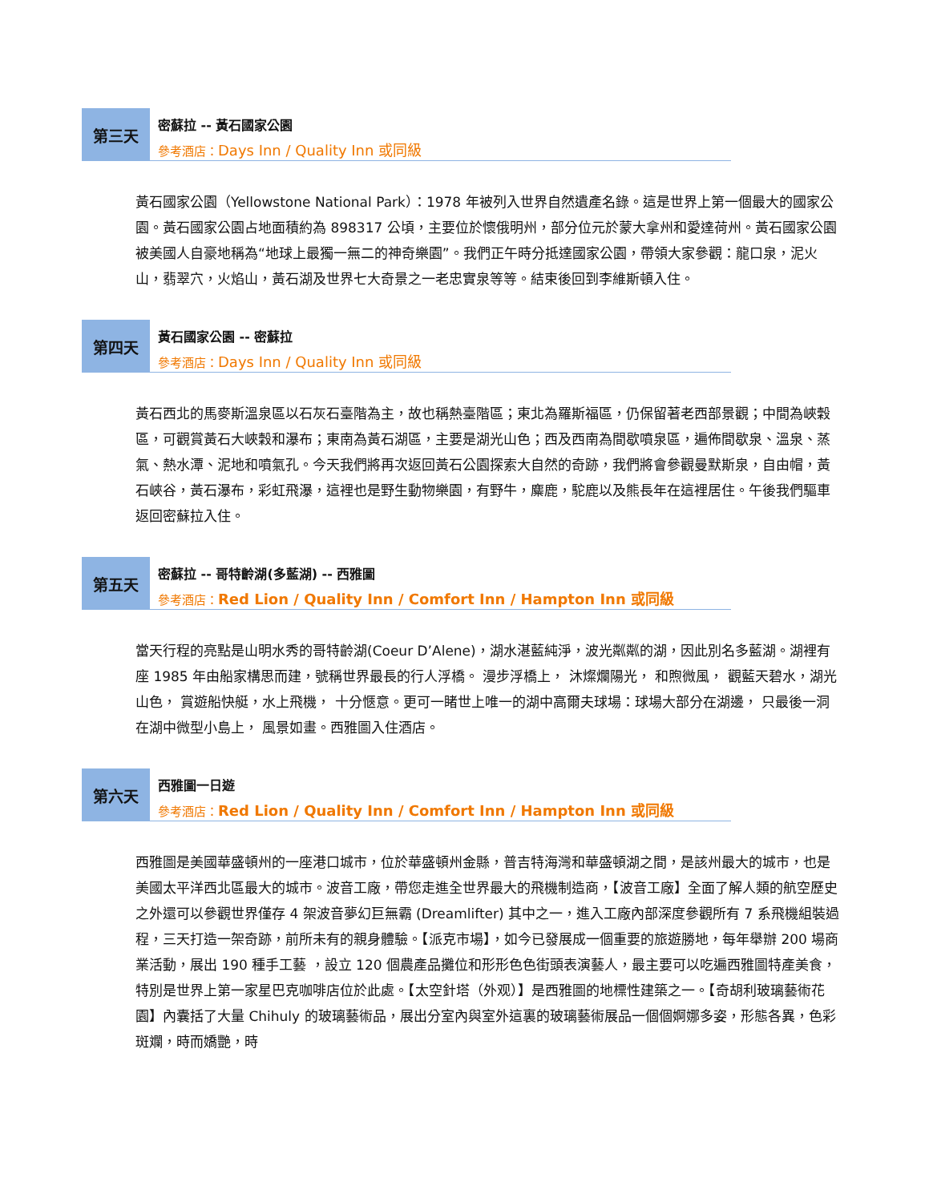第三天
密蘇拉 -- 黃石國家公園
參考酒店：Days Inn / Quality Inn 或同級
黃石國家公園（Yellowstone National Park）：1978 年被列入世界自然遺產名錄。這是世界上第一個最大的國家公園。黃石國家公園占地面積約為 898317 公頃，主要位於懷俄明州，部分位元於蒙大拿州和愛達荷州。黃石國家公園被美國人自豪地稱為“地球上最獨一無二的神奇樂園”。我們正午時分抵達國家公園，帶領大家參觀：龍口泉，泥火山，翡翠穴，火焰山，黃石湖及世界七大奇景之一老忠實泉等等。結束後回到李維斯頓入住。
第四天
黃石國家公園 -- 密蘇拉
參考酒店：Days Inn / Quality Inn 或同級
黃石西北的馬麥斯溫泉區以石灰石臺階為主，故也稱熱臺階區；東北為羅斯福區，仍保留著老西部景觀；中間為峽穀區，可觀賞黃石大峽穀和瀑布；東南為黃石湖區，主要是湖光山色；西及西南為間歇噴泉區，遍佈間歇泉、溫泉、蒸氣、熱水潭、泥地和噴氣孔。今天我們將再次返回黃石公園探索大自然的奇跡，我們將會參觀曼默斯泉，自由帽，黃石峽谷，黃石瀑布，彩虹飛瀑，這裡也是野生動物樂園，有野牛，麋鹿，駝鹿以及熊長年在這裡居住。午後我們驅車返回密蘇拉入住。
第五天
密蘇拉 -- 哥特齡湖(多藍湖) -- 西雅圖
參考酒店：Red Lion / Quality Inn / Comfort Inn / Hampton Inn 或同級
當天行程的亮點是山明水秀的哥特齡湖(Coeur D’Alene)，湖水湛藍純淨，波光粼粼的湖，因此別名多藍湖。湖裡有座 1985 年由船家構思而建，號稱世界最長的行人浮橋。 漫步浮橋上， 沐燦爛陽光， 和煦微風， 觀藍天碧水，湖光山色， 賞遊船快艇，水上飛機， 十分愜意。更可一睹世上唯一的湖中高爾夫球場：球場大部分在湖邊， 只最後一洞在湖中微型小島上， 風景如畫。西雅圖入住酒店。
第六天
西雅圖一日遊
參考酒店：Red Lion / Quality Inn / Comfort Inn / Hampton Inn 或同級
西雅圖是美國華盛頓州的一座港口城市，位於華盛頓州金縣，普吉特海灣和華盛頓湖之間，是該州最大的城市，也是美國太平洋西北區最大的城市。波音工廠，帶您走進全世界最大的飛機制造商，【波音工廠】全面了解人類的航空歷史之外還可以參觀世界僅存 4 架波音夢幻巨無霸 (Dreamlifter) 其中之一，進入工廠內部深度參觀所有 7 系飛機組裝過程，三天打造一架奇跡，前所未有的親身體驗。【派克市場】，如今已發展成一個重要的旅遊勝地，每年舉辦 200 場商業活動，展出 190 種手工藝 ，設立 120 個農產品攤位和形形色色街頭表演藝人，最主要可以吃遍西雅圖特產美食，特別是世界上第一家星巴克咖啡店位於此處。【太空針塔（外观）】是西雅圖的地標性建築之一。【奇胡利玻璃藝術花園】內囊括了大量 Chihuly 的玻璃藝術品，展出分室內與室外這裏的玻璃藝術展品一個個婀娜多姿，形態各異，色彩斑斕，時而嬌艷，時